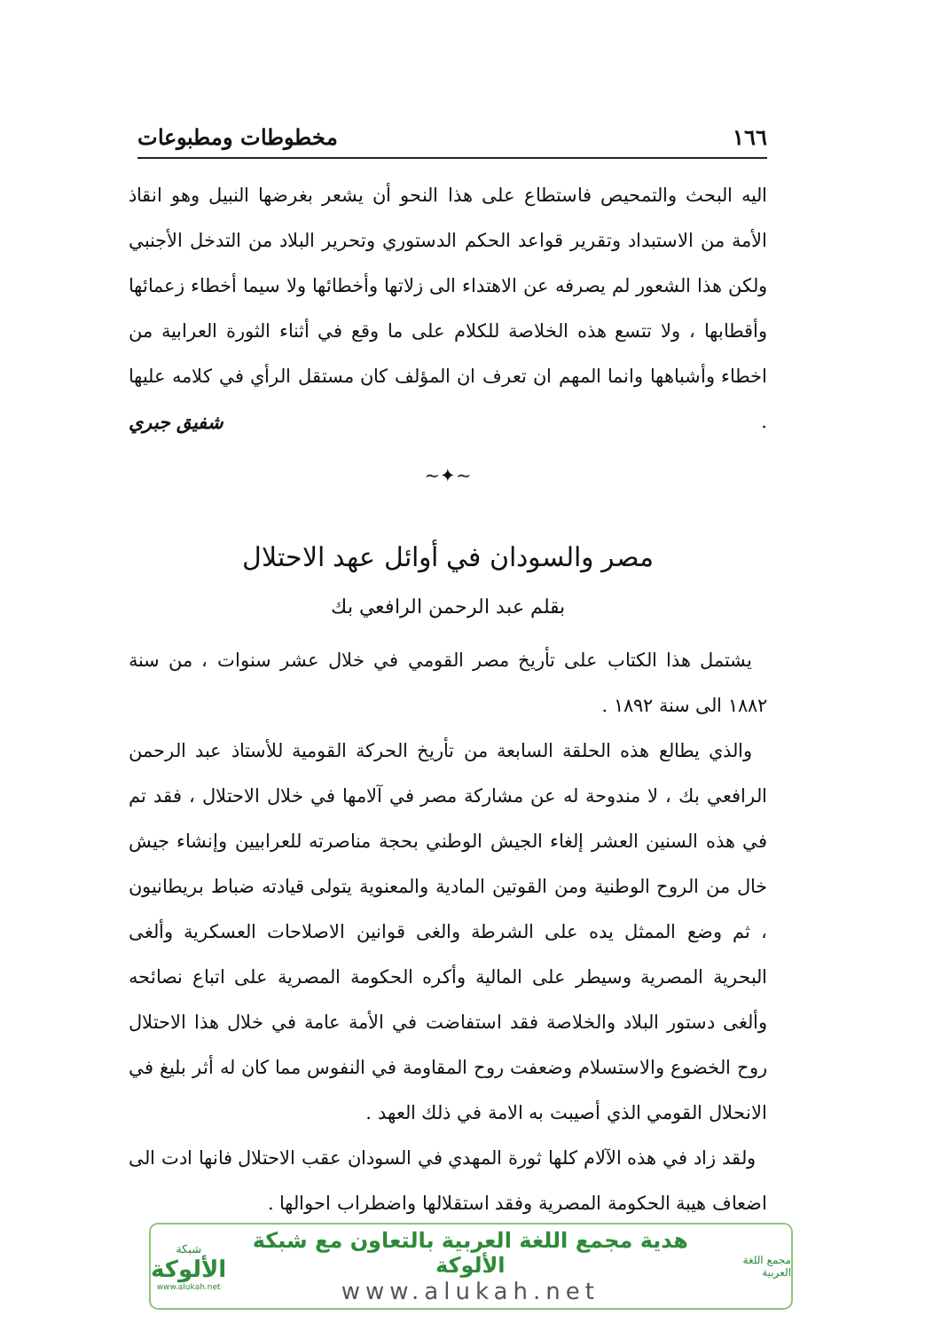١٦٦ مخطوطات ومطبوعات
اليه البحث والتمحيص فاستطاع على هذا النحو أن يشعر بغرضها النبيل وهو انقاذ الأمة من الاستبداد وتقرير قواعد الحكم الدستوري وتحرير البلاد من التدخل الأجنبي ولكن هذا الشعور لم يصرفه عن الاهتداء الى زلاتها وأخطائها ولا سيما أخطاء زعمائها وأقطابها ، ولا تتسع هذه الخلاصة للكلام على ما وقع في أثناء الثورة العرابية من اخطاء وأشباهها وانما المهم ان تعرف ان المؤلف كان مستقل الرأي في كلامه عليها .
شفيق جبري
~✦~
مصر والسودان في أوائل عهد الاحتلال
بقلم عبد الرحمن الرافعي بك
يشتمل هذا الكتاب على تأريخ مصر القومي في خلال عشر سنوات ، من سنة ١٨٨٢ الى سنة ١٨٩٢ .
والذي يطالع هذه الحلقة السابعة من تأريخ الحركة القومية للأستاذ عبد الرحمن الرافعي بك ، لا مندوحة له عن مشاركة مصر في آلامها في خلال الاحتلال ، فقد تم في هذه السنين العشر إلغاء الجيش الوطني بحجة مناصرته للعرابيين وإنشاء جيش خال من الروح الوطنية ومن القوتين المادية والمعنوية يتولى قيادته ضباط بريطانيون ، ثم وضع الممثل يده على الشرطة والغى قوانين الاصلاحات العسكرية وألغى البحرية المصرية وسيطر على المالية وأكره الحكومة المصرية على اتباع نصائحه وألغى دستور البلاد والخلاصة فقد استفاضت في الأمة عامة في خلال هذا الاحتلال روح الخضوع والاستسلام وضعفت روح المقاومة في النفوس مما كان له أثر بليغ في الانحلال القومي الذي أصيبت به الامة في ذلك العهد .
ولقد زاد في هذه الآلام كلها ثورة المهدي في السودان عقب الاحتلال فانها ادت الى اضعاف هيبة الحكومة المصرية وفقد استقلالها واضطراب احوالها .
مجمع اللغة العربية
هدية مجمع اللغة العربية بالتعاون مع شبكة الألوكة
www.alukah.net
شبكة
الألوكة
www.alukah.net